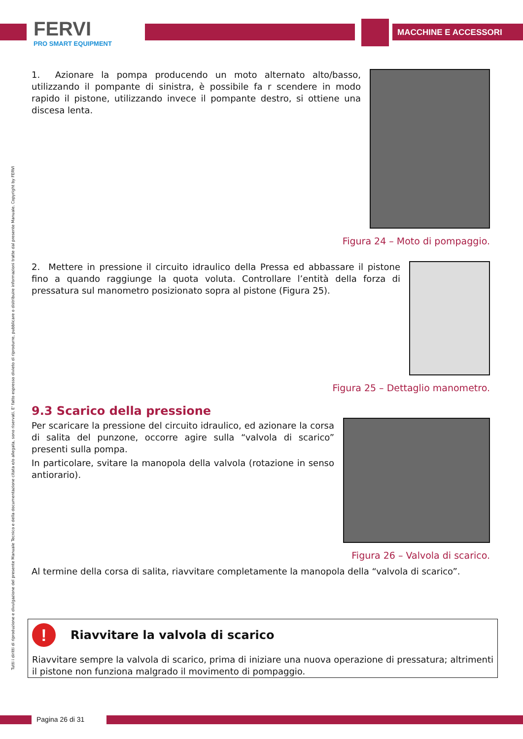FERVI
PRO SMART EQUIPMENT
MACCHINE E ACCESSORI
Tutti i diritti di riproduzione e divulgazione del presente Manuale Tecnico e della documentazione citata e/o allegata, sono riservati. E' fatto espresso divieto di riprodurre, pubblicare o distribuire informazioni tratte dal presente Manuale. Copyright by FERVI
1. Azionare la pompa producendo un moto alternato alto/basso, utilizzando il pompante di sinistra, è possibile fa r scendere in modo rapido il pistone, utilizzando invece il pompante destro, si ottiene una discesa lenta.
Figura 24 – Moto di pompaggio.
2. Mettere in pressione il circuito idraulico della Pressa ed abbassare il pistone fino a quando raggiunge la quota voluta. Controllare l’entità della forza di pressatura sul manometro posizionato sopra al pistone (Figura 25).
Figura 25 – Dettaglio manometro.
9.3 Scarico della pressione
Per scaricare la pressione del circuito idraulico, ed azionare la corsa di salita del punzone, occorre agire sulla “valvola di scarico” presenti sulla pompa.
In particolare, svitare la manopola della valvola (rotazione in senso antiorario).
Figura 26 – Valvola di scarico.
Al termine della corsa di salita, riavvitare completamente la manopola della “valvola di scarico”.
!
Riavvitare la valvola di scarico
Riavvitare sempre la valvola di scarico, prima di iniziare una nuova operazione di pressatura; altrimenti il pistone non funziona malgrado il movimento di pompaggio.
Pagina 26 di 31